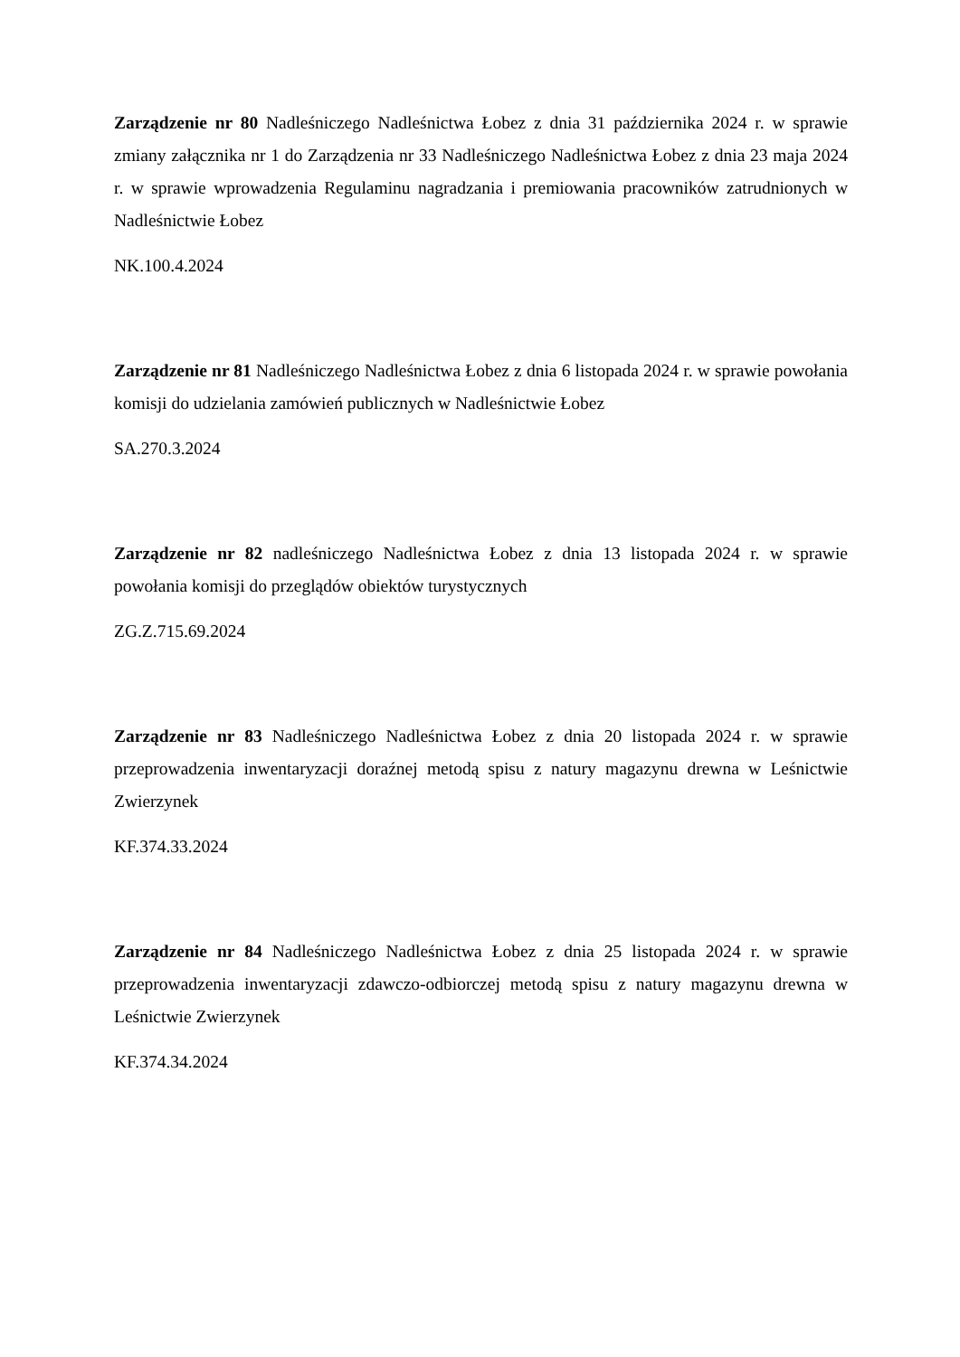Zarządzenie nr 80 Nadleśniczego Nadleśnictwa Łobez z dnia 31 października 2024 r. w sprawie zmiany załącznika nr 1 do Zarządzenia nr 33 Nadleśniczego Nadleśnictwa Łobez z dnia 23 maja 2024 r. w sprawie wprowadzenia Regulaminu nagradzania i premiowania pracowników zatrudnionych w Nadleśnictwie Łobez
NK.100.4.2024
Zarządzenie nr 81 Nadleśniczego Nadleśnictwa Łobez z dnia 6 listopada 2024 r. w sprawie powołania komisji do udzielania zamówień publicznych w Nadleśnictwie Łobez
SA.270.3.2024
Zarządzenie nr 82 nadleśniczego Nadleśnictwa Łobez z dnia 13 listopada 2024 r. w sprawie powołania komisji do przeglądów obiektów turystycznych
ZG.Z.715.69.2024
Zarządzenie nr 83 Nadleśniczego Nadleśnictwa Łobez z dnia 20 listopada 2024 r. w sprawie przeprowadzenia inwentaryzacji doraźnej metodą spisu z natury magazynu drewna w Leśnictwie Zwierzynek
KF.374.33.2024
Zarządzenie nr 84 Nadleśniczego Nadleśnictwa Łobez z dnia 25 listopada 2024 r. w sprawie przeprowadzenia inwentaryzacji zdawczo-odbiorczej metodą spisu z natury magazynu drewna w Leśnictwie Zwierzynek
KF.374.34.2024